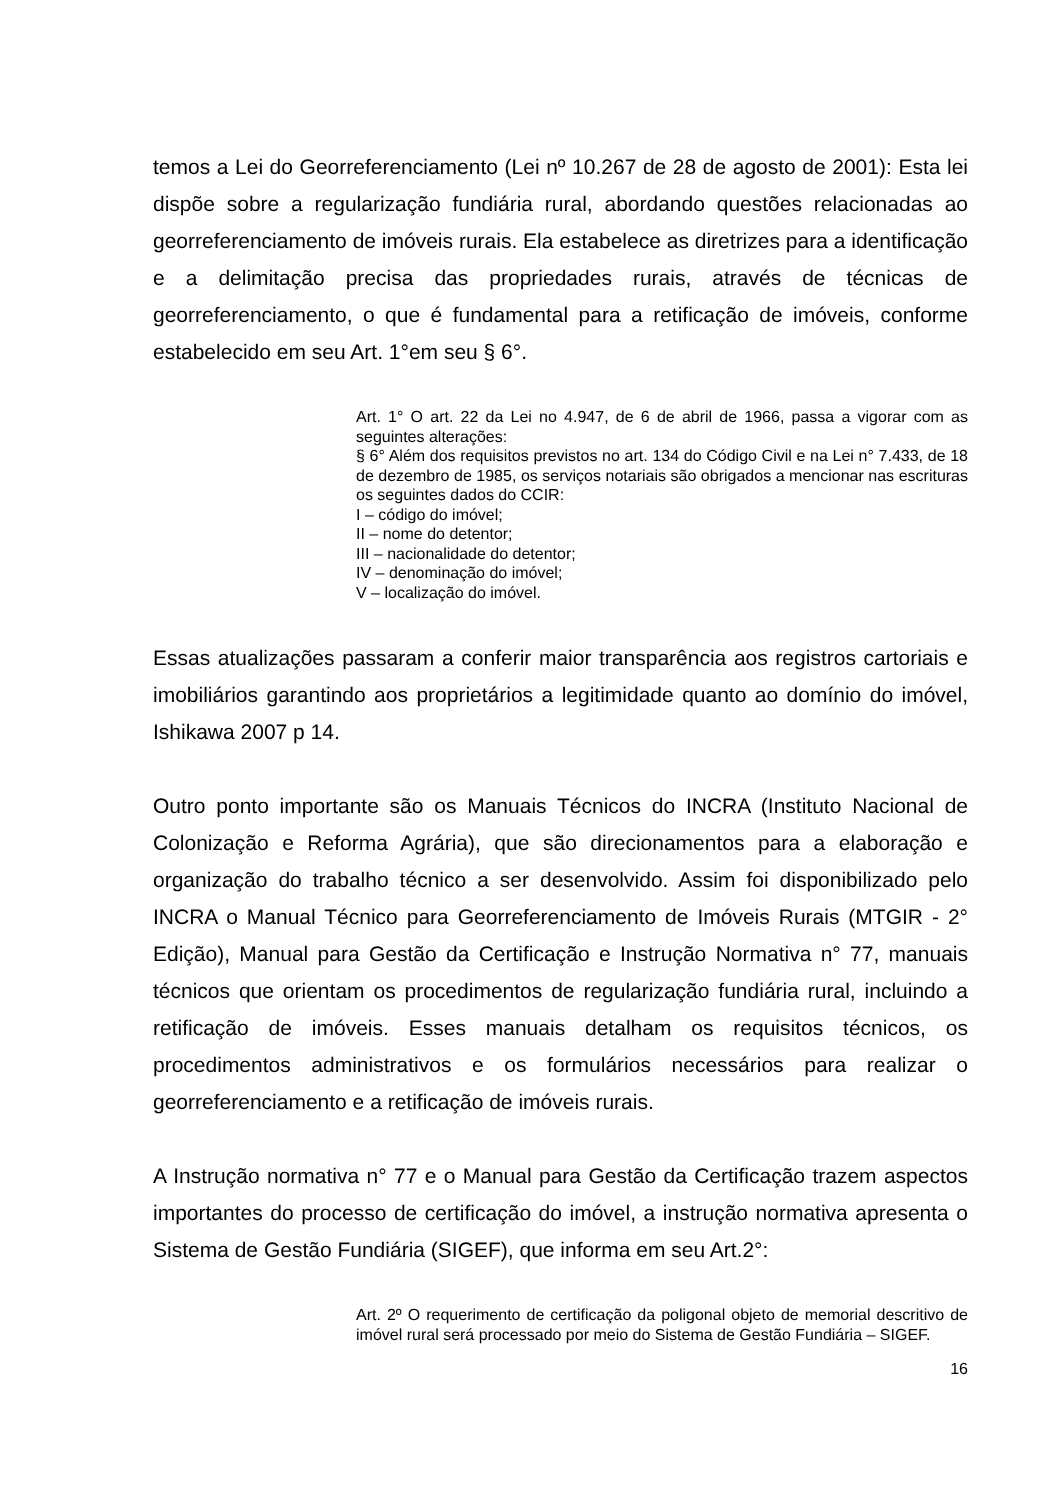temos a Lei do Georreferenciamento (Lei nº 10.267 de 28 de agosto de 2001): Esta lei dispõe sobre a regularização fundiária rural, abordando questões relacionadas ao georreferenciamento de imóveis rurais. Ela estabelece as diretrizes para a identificação e a delimitação precisa das propriedades rurais, através de técnicas de georreferenciamento, o que é fundamental para a retificação de imóveis, conforme estabelecido em seu Art. 1°em seu § 6°.
Art. 1° O art. 22 da Lei no 4.947, de 6 de abril de 1966, passa a vigorar com as seguintes alterações:
§ 6° Além dos requisitos previstos no art. 134 do Código Civil e na Lei n° 7.433, de 18 de dezembro de 1985, os serviços notariais são obrigados a mencionar nas escrituras os seguintes dados do CCIR:
I – código do imóvel;
II – nome do detentor;
III – nacionalidade do detentor;
IV – denominação do imóvel;
V – localização do imóvel.
Essas atualizações passaram a conferir maior transparência aos registros cartoriais e imobiliários garantindo aos proprietários a legitimidade quanto ao domínio do imóvel, Ishikawa 2007 p 14.
Outro ponto importante são os Manuais Técnicos do INCRA (Instituto Nacional de Colonização e Reforma Agrária), que são direcionamentos para a elaboração e organização do trabalho técnico a ser desenvolvido. Assim foi disponibilizado pelo INCRA o Manual Técnico para Georreferenciamento de Imóveis Rurais (MTGIR - 2° Edição), Manual para Gestão da Certificação e Instrução Normativa n° 77, manuais técnicos que orientam os procedimentos de regularização fundiária rural, incluindo a retificação de imóveis. Esses manuais detalham os requisitos técnicos, os procedimentos administrativos e os formulários necessários para realizar o georreferenciamento e a retificação de imóveis rurais.
A Instrução normativa n° 77 e o Manual para Gestão da Certificação trazem aspectos importantes do processo de certificação do imóvel, a instrução normativa apresenta o Sistema de Gestão Fundiária (SIGEF), que informa em seu Art.2°:
Art. 2º O requerimento de certificação da poligonal objeto de memorial descritivo de imóvel rural será processado por meio do Sistema de Gestão Fundiária – SIGEF.
16